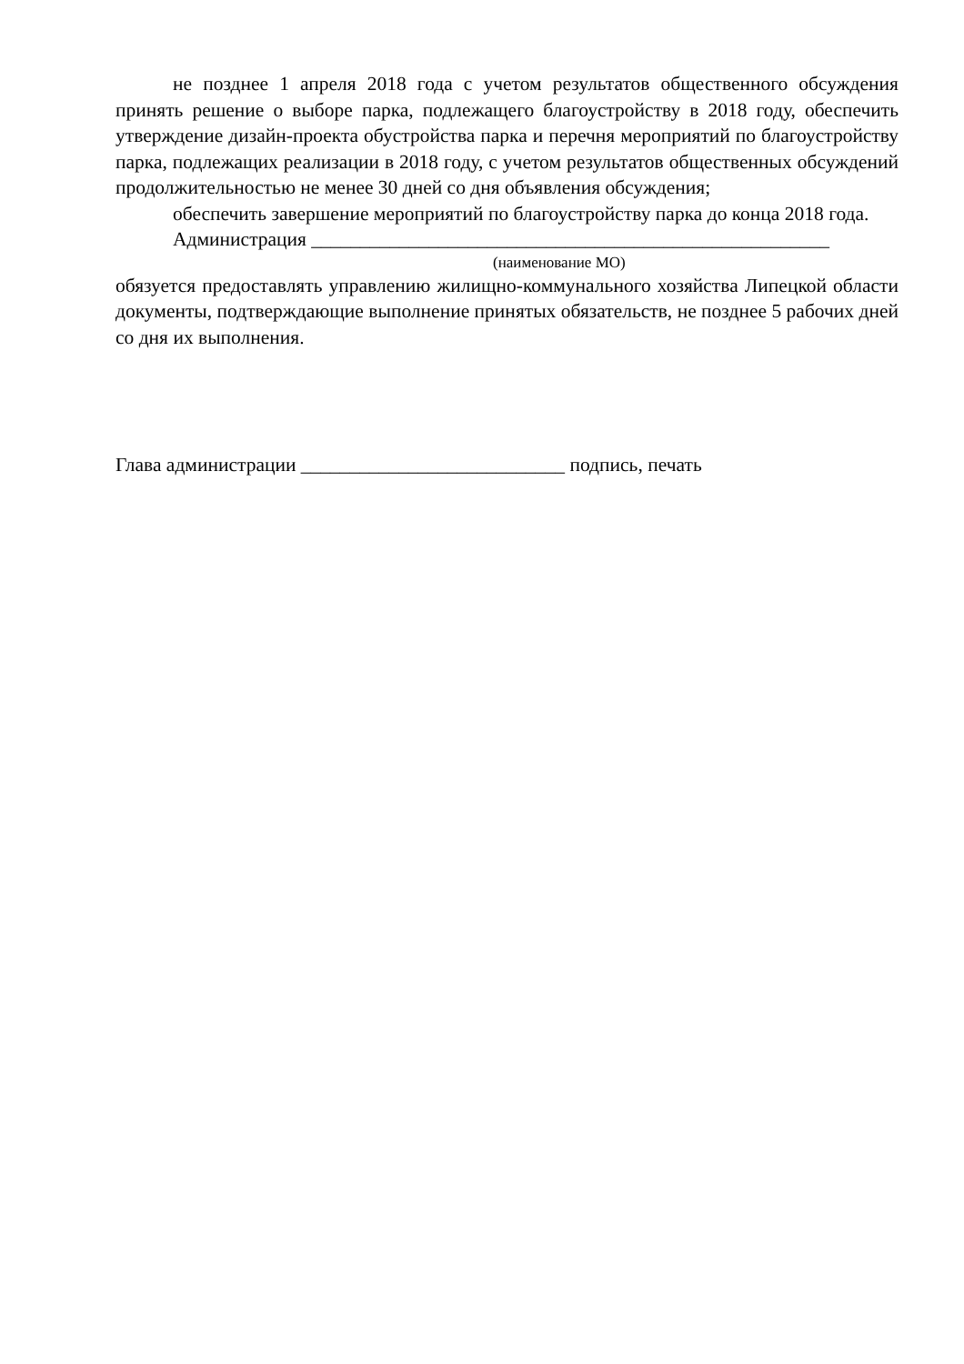не позднее 1 апреля 2018 года с учетом результатов общественного обсуждения принять решение о выборе парка, подлежащего благоустройству в 2018 году, обеспечить утверждение дизайн-проекта обустройства парка и перечня мероприятий по благоустройству парка, подлежащих реализации в 2018 году, с учетом результатов общественных обсуждений продолжительностью не менее 30 дней со дня объявления обсуждения;
обеспечить завершение мероприятий по благоустройству парка до конца 2018 года.
Администрация _____________________________________________________
(наименование МО)
обязуется предоставлять управлению жилищно-коммунального хозяйства Липецкой области документы, подтверждающие выполнение принятых обязательств, не позднее 5 рабочих дней со дня их выполнения.
Глава администрации ___________________________ подпись, печать